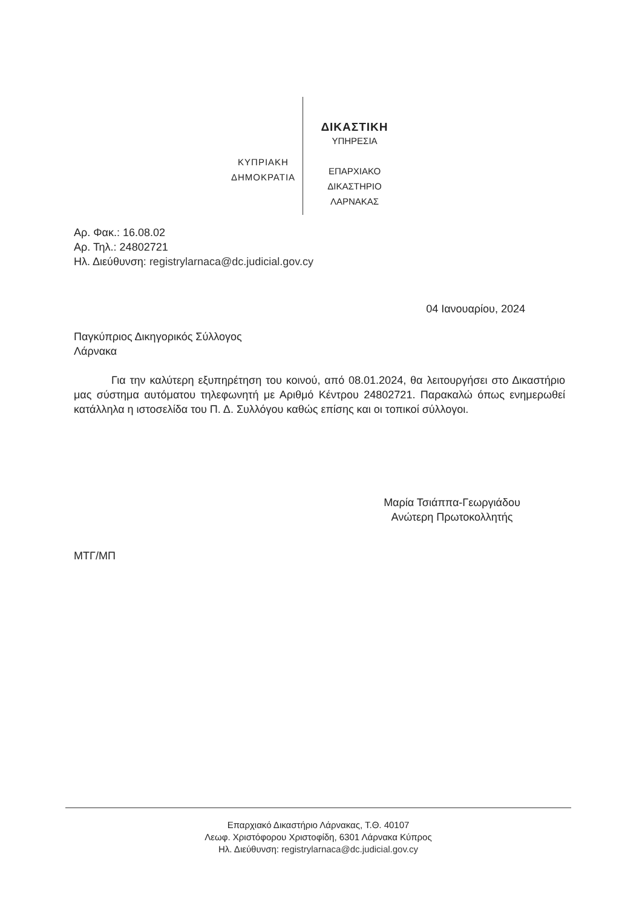ΚΥΠΡΙΑΚΗ
ΔΗΜΟΚΡΑΤΙΑ
ΔΙΚΑΣΤΙΚΗ
ΥΠΗΡΕΣΙΑ
ΕΠΑΡΧΙΑΚΟ
ΔΙΚΑΣΤΗΡΙΟ
ΛΑΡΝΑΚΑΣ
Αρ. Φακ.: 16.08.02
Αρ. Τηλ.: 24802721
Ηλ. Διεύθυνση: registrylarnaca@dc.judicial.gov.cy
04 Ιανουαρίου, 2024
Παγκύπριος Δικηγορικός Σύλλογος
Λάρνακα
Για την καλύτερη εξυπηρέτηση του κοινού, από 08.01.2024, θα λειτουργήσει στο Δικαστήριο μας σύστημα αυτόματου τηλεφωνητή με Αριθμό Κέντρου 24802721. Παρακαλώ όπως ενημερωθεί κατάλληλα η ιστοσελίδα του Π. Δ. Συλλόγου καθώς επίσης και οι τοπικοί σύλλογοι.
Μαρία Τσιάππα-Γεωργιάδου
Ανώτερη Πρωτοκολλητής
ΜΤΓ/ΜΠ
Επαρχιακό Δικαστήριο Λάρνακας, Τ.Θ. 40107
Λεωφ. Χριστόφορου Χριστοφίδη, 6301 Λάρνακα Κύπρος
Ηλ. Διεύθυνση: registrylarnaca@dc.judicial.gov.cy